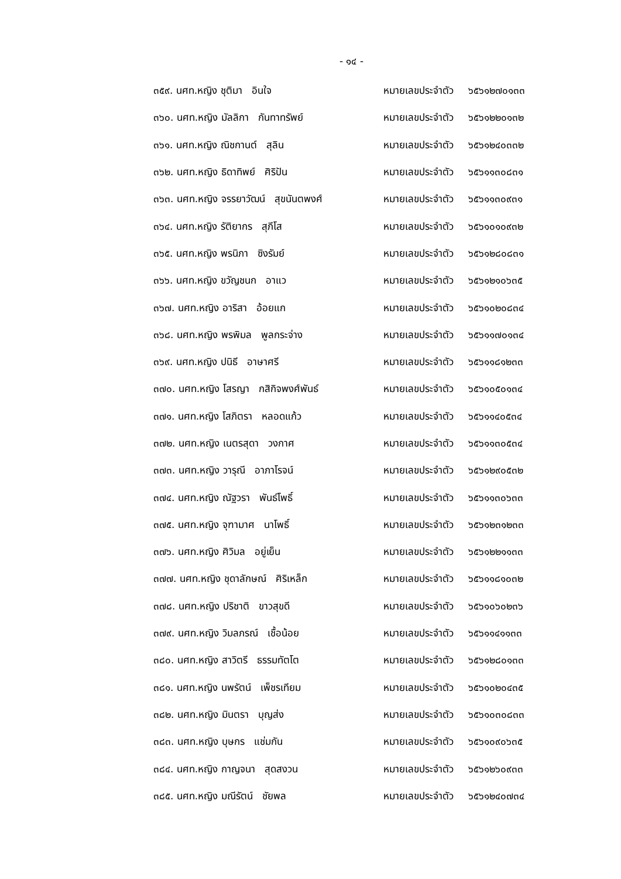- ๑๔ -
๓๕๙. นศท.หญิง ชุติมา อินใจ หมายเลขประจำตัว ๖๕๖๑๒๗๐๑๓๓
๓๖๐. นศท.หญิง มัลลิกา กันทาทรัพย์ หมายเลขประจำตัว ๖๕๖๑๒๒๐๑๓๒
๓๖๑. นศท.หญิง ณิชกานต์ สุลิน หมายเลขประจำตัว ๖๕๖๑๒๔๐๓๓๒
๓๖๒. นศท.หญิง ธิดาทิพย์ ศิริปัน หมายเลขประจำตัว ๖๕๖๑๑๓๐๘๓๑
๓๖๓. นศท.หญิง จรรยาวัฒน์ สุขนันตพงศ์ หมายเลขประจำตัว ๖๕๖๑๑๓๐๙๓๑
๓๖๔. นศท.หญิง รัติยากร สุภีโส หมายเลขประจำตัว ๖๕๖๑๐๑๐๙๓๒
๓๖๕. นศท.หญิง พรนิภา ซิงรัมย์ หมายเลขประจำตัว ๖๕๖๑๒๘๐๘๓๑
๓๖๖. นศท.หญิง ขวัญชนก อาแว หมายเลขประจำตัว ๖๕๖๑๒๑๐๖๓๕
๓๖๗. นศท.หญิง อาริสา อ้อยแก หมายเลขประจำตัว ๖๕๖๑๐๒๐๘๓๔
๓๖๘. นศท.หญิง พรพิมล พูลกระจ่าง หมายเลขประจำตัว ๖๕๖๑๑๗๐๑๓๔
๓๖๙. นศท.หญิง ปนิธี อาษาศรี หมายเลขประจำตัว ๖๕๖๑๑๘๑๒๓๓
๓๗๐. นศท.หญิง โสรญา กสิกิจพงศ์พันธ์ หมายเลขประจำตัว ๖๕๖๑๐๕๐๑๓๔
๓๗๑. นศท.หญิง โสภิตรา หลอดแก้ว หมายเลขประจำตัว ๖๕๖๑๑๔๐๕๓๔
๓๗๒. นศท.หญิง เนตรสุดา วงกาศ หมายเลขประจำตัว ๖๕๖๑๑๓๐๕๓๔
๓๗๓. นศท.หญิง วารุณี อาภาโรจน์ หมายเลขประจำตัว ๖๕๖๑๒๙๐๕๓๒
๓๗๔. นศท.หญิง ณัฐวรา พันธ์โพธิ์ หมายเลขประจำตัว ๖๕๖๑๑๓๐๖๓๓
๓๗๕. นศท.หญิง จุฑามาศ นาโพธิ์ หมายเลขประจำตัว ๖๕๖๑๒๓๑๒๓๓
๓๗๖. นศท.หญิง ศิวิมล อยู่เย็น หมายเลขประจำตัว ๖๕๖๑๒๒๑๑๓๓
๓๗๗. นศท.หญิง ชุดาลักษณ์ ศิริเหล็ก หมายเลขประจำตัว ๖๕๖๑๑๘๑๐๓๒
๓๗๘. นศท.หญิง ปริชาติ ขาวสุขดี หมายเลขประจำตัว ๖๕๖๑๐๖๐๒๓๖
๓๗๙. นศท.หญิง วิมลภรณ์ เชื้อน้อย หมายเลขประจำตัว ๖๕๖๑๑๔๑๑๓๓
๓๘๐. นศท.หญิง สาวิตรี ธรรมทัตโต หมายเลขประจำตัว ๖๕๖๑๒๘๐๑๓๓
๓๘๑. นศท.หญิง นพรัตน์ เพ็ชรเทียม หมายเลขประจำตัว ๖๕๖๑๐๒๐๔๓๕
๓๘๒. นศท.หญิง มินตรา บุญส่ง หมายเลขประจำตัว ๖๕๖๑๐๓๐๘๓๓
๓๘๓. นศท.หญิง บุษกร แช่มกัน หมายเลขประจำตัว ๖๕๖๑๐๙๐๖๓๕
๓๘๔. นศท.หญิง กาญจนา สุดสงวน หมายเลขประจำตัว ๖๕๖๑๒๖๐๙๓๓
๓๘๕. นศท.หญิง มณีรัตน์ ชัยพล หมายเลขประจำตัว ๖๕๖๑๒๔๐๗๓๔